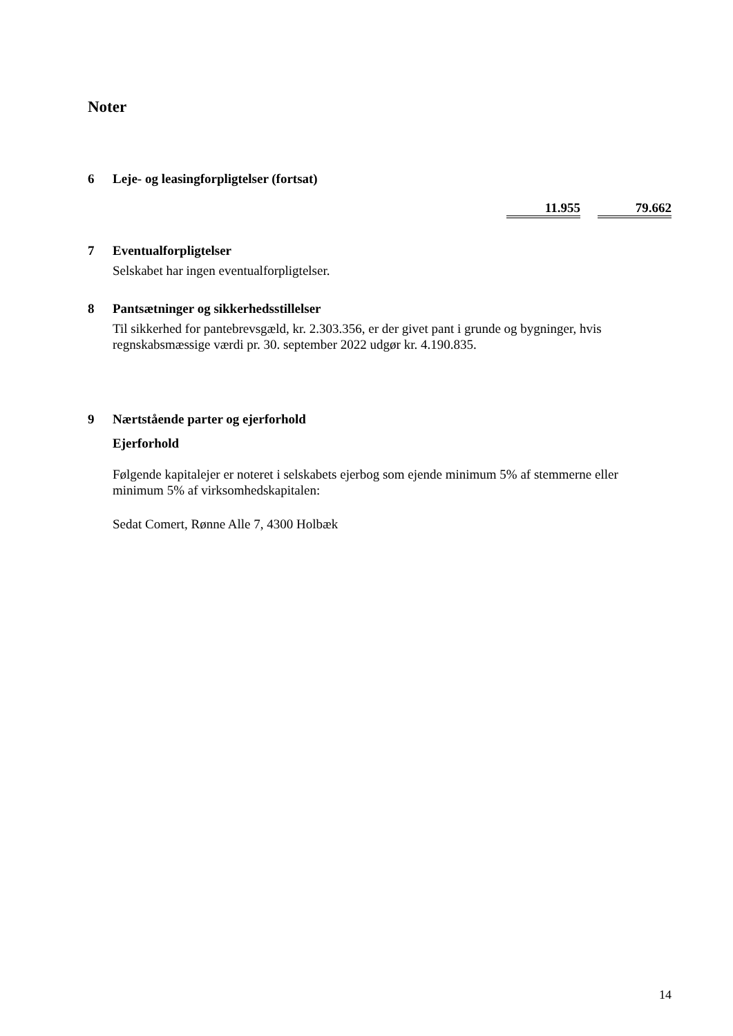Noter
6 Leje- og leasingforpligtelser (fortsat)
| 11.955 | | 79.662 |
7 Eventualforpligtelser
Selskabet har ingen eventualforpligtelser.
8 Pantsætninger og sikkerhedsstillelser
Til sikkerhed for pantebrevsgæld, kr. 2.303.356, er der givet pant i grunde og bygninger, hvis regnskabsmæssige værdi pr. 30. september 2022 udgør kr. 4.190.835.
9 Nærtstående parter og ejerforhold
Ejerforhold
Følgende kapitalejer er noteret i selskabets ejerbog som ejende minimum 5% af stemmerne eller minimum 5% af virksomhedskapitalen:
Sedat Comert, Rønne Alle 7, 4300 Holbæk
14